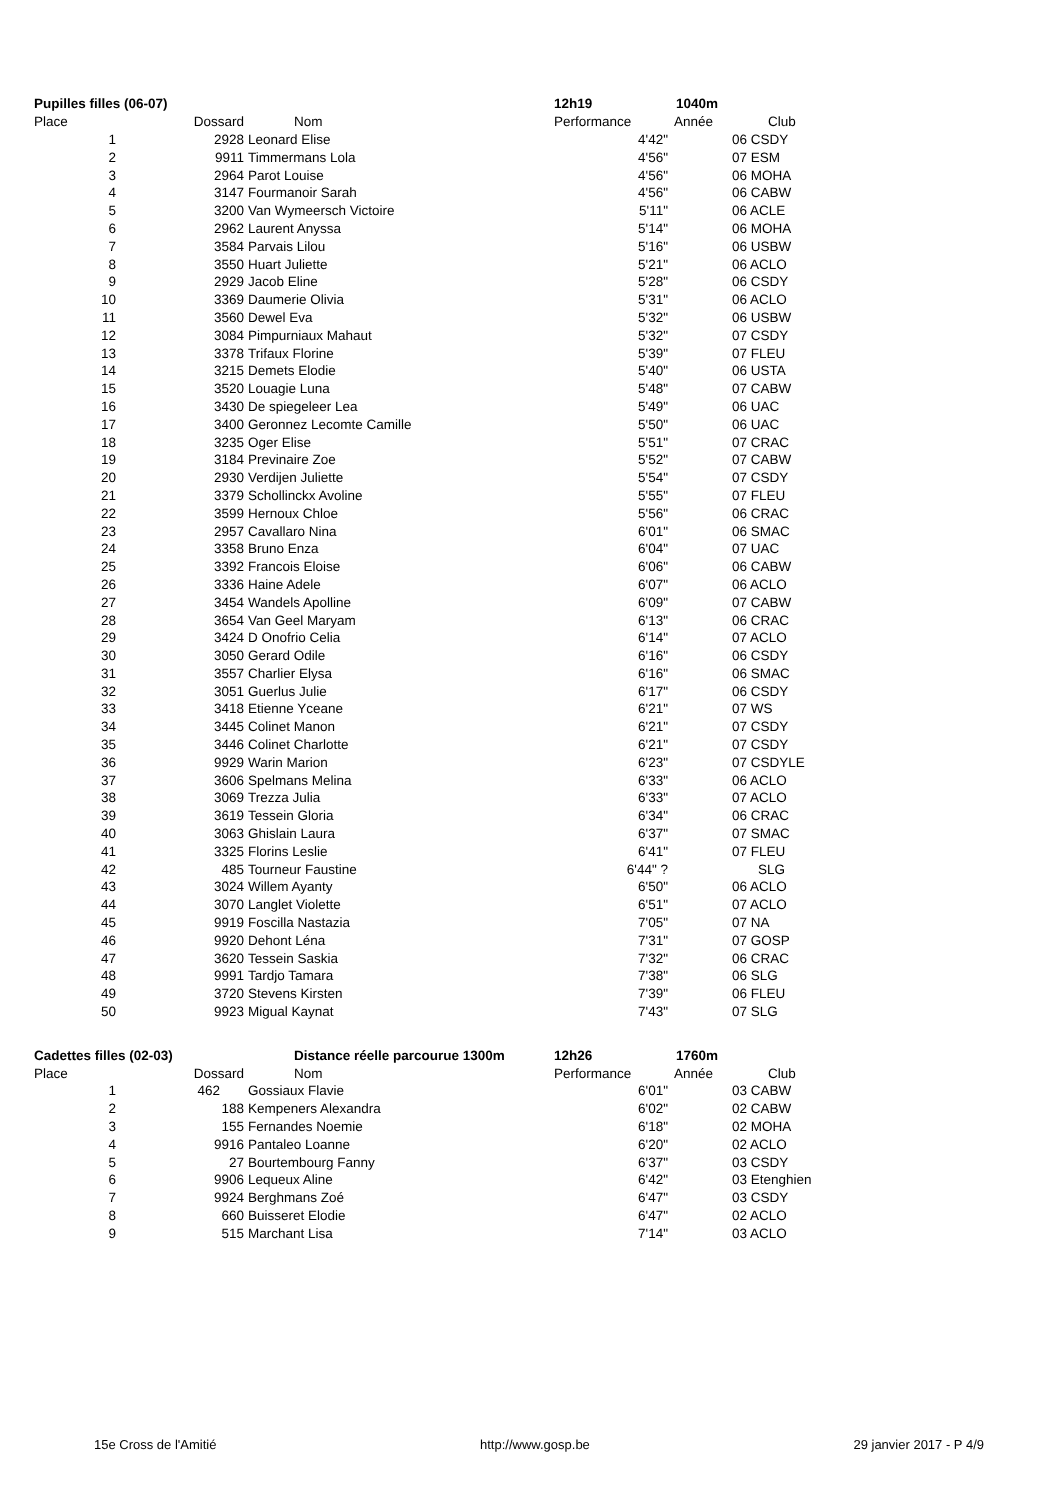| Pupilles filles (06-07) | | | 12h19 | 1040m | |
| --- | --- | --- | --- | --- | --- |
| Place | Dossard | Nom | Performance | Année | Club |
| 1 | 2928 | Leonard Elise | 4'42" | | 06 CSDY |
| 2 | 9911 | Timmermans Lola | 4'56" | | 07 ESM |
| 3 | 2964 | Parot Louise | 4'56" | | 06 MOHA |
| 4 | 3147 | Fourmanoir Sarah | 4'56" | | 06 CABW |
| 5 | 3200 | Van Wymeersch Victoire | 5'11" | | 06 ACLE |
| 6 | 2962 | Laurent Anyssa | 5'14" | | 06 MOHA |
| 7 | 3584 | Parvais Lilou | 5'16" | | 06 USBW |
| 8 | 3550 | Huart Juliette | 5'21" | | 06 ACLO |
| 9 | 2929 | Jacob Eline | 5'28" | | 06 CSDY |
| 10 | 3369 | Daumerie Olivia | 5'31" | | 06 ACLO |
| 11 | 3560 | Dewel Eva | 5'32" | | 06 USBW |
| 12 | 3084 | Pimpurniaux Mahaut | 5'32" | | 07 CSDY |
| 13 | 3378 | Trifaux Florine | 5'39" | | 07 FLEU |
| 14 | 3215 | Demets Elodie | 5'40" | | 06 USTA |
| 15 | 3520 | Louagie Luna | 5'48" | | 07 CABW |
| 16 | 3430 | De spiegeleer Lea | 5'49" | | 06 UAC |
| 17 | 3400 | Geronnez Lecomte Camille | 5'50" | | 06 UAC |
| 18 | 3235 | Oger Elise | 5'51" | | 07 CRAC |
| 19 | 3184 | Previnaire Zoe | 5'52" | | 07 CABW |
| 20 | 2930 | Verdijen Juliette | 5'54" | | 07 CSDY |
| 21 | 3379 | Schollinckx Avoline | 5'55" | | 07 FLEU |
| 22 | 3599 | Hernoux Chloe | 5'56" | | 06 CRAC |
| 23 | 2957 | Cavallaro Nina | 6'01" | | 06 SMAC |
| 24 | 3358 | Bruno Enza | 6'04" | | 07 UAC |
| 25 | 3392 | Francois Eloise | 6'06" | | 06 CABW |
| 26 | 3336 | Haine Adele | 6'07" | | 06 ACLO |
| 27 | 3454 | Wandels Apolline | 6'09" | | 07 CABW |
| 28 | 3654 | Van Geel Maryam | 6'13" | | 06 CRAC |
| 29 | 3424 | D Onofrio Celia | 6'14" | | 07 ACLO |
| 30 | 3050 | Gerard Odile | 6'16" | | 06 CSDY |
| 31 | 3557 | Charlier Elysa | 6'16" | | 06 SMAC |
| 32 | 3051 | Guerlus Julie | 6'17" | | 06 CSDY |
| 33 | 3418 | Etienne Yceane | 6'21" | | 07 WS |
| 34 | 3445 | Colinet Manon | 6'21" | | 07 CSDY |
| 35 | 3446 | Colinet Charlotte | 6'21" | | 07 CSDY |
| 36 | 9929 | Warin Marion | 6'23" | | 07 CSDYLE |
| 37 | 3606 | Spelmans Melina | 6'33" | | 06 ACLO |
| 38 | 3069 | Trezza Julia | 6'33" | | 07 ACLO |
| 39 | 3619 | Tessein Gloria | 6'34" | | 06 CRAC |
| 40 | 3063 | Ghislain Laura | 6'37" | | 07 SMAC |
| 41 | 3325 | Florins Leslie | 6'41" | | 07 FLEU |
| 42 | 485 | Tourneur Faustine | 6'44" ? | | SLG |
| 43 | 3024 | Willem Ayanty | 6'50" | | 06 ACLO |
| 44 | 3070 | Langlet Violette | 6'51" | | 07 ACLO |
| 45 | 9919 | Foscilla Nastazia | 7'05" | | 07 NA |
| 46 | 9920 | Dehont Léna | 7'31" | | 07 GOSP |
| 47 | 3620 | Tessein Saskia | 7'32" | | 06 CRAC |
| 48 | 9991 | Tardjo Tamara | 7'38" | | 06 SLG |
| 49 | 3720 | Stevens Kirsten | 7'39" | | 06 FLEU |
| 50 | 9923 | Migual Kaynat | 7'43" | | 07 SLG |
| Cadettes filles (02-03) | | Distance réelle parcourue 1300m | 12h26 | 1760m | |
| Place | Dossard | Nom | Performance | Année | Club |
| 1 | 462 | Gossiaux Flavie | 6'01" | | 03 CABW |
| 2 | 188 | Kempeners Alexandra | 6'02" | | 02 CABW |
| 3 | 155 | Fernandes Noemie | 6'18" | | 02 MOHA |
| 4 | 9916 | Pantaleo Loanne | 6'20" | | 02 ACLO |
| 5 | 27 | Bourtembourg Fanny | 6'37" | | 03 CSDY |
| 6 | 9906 | Lequeux Aline | 6'42" | | 03 Etenghien |
| 7 | 9924 | Berghmans Zoé | 6'47" | | 03 CSDY |
| 8 | 660 | Buisseret Elodie | 6'47" | | 02 ACLO |
| 9 | 515 | Marchant Lisa | 7'14" | | 03 ACLO |
15e Cross de l'Amitié http://www.gosp.be 29 janvier 2017 - P 4/9